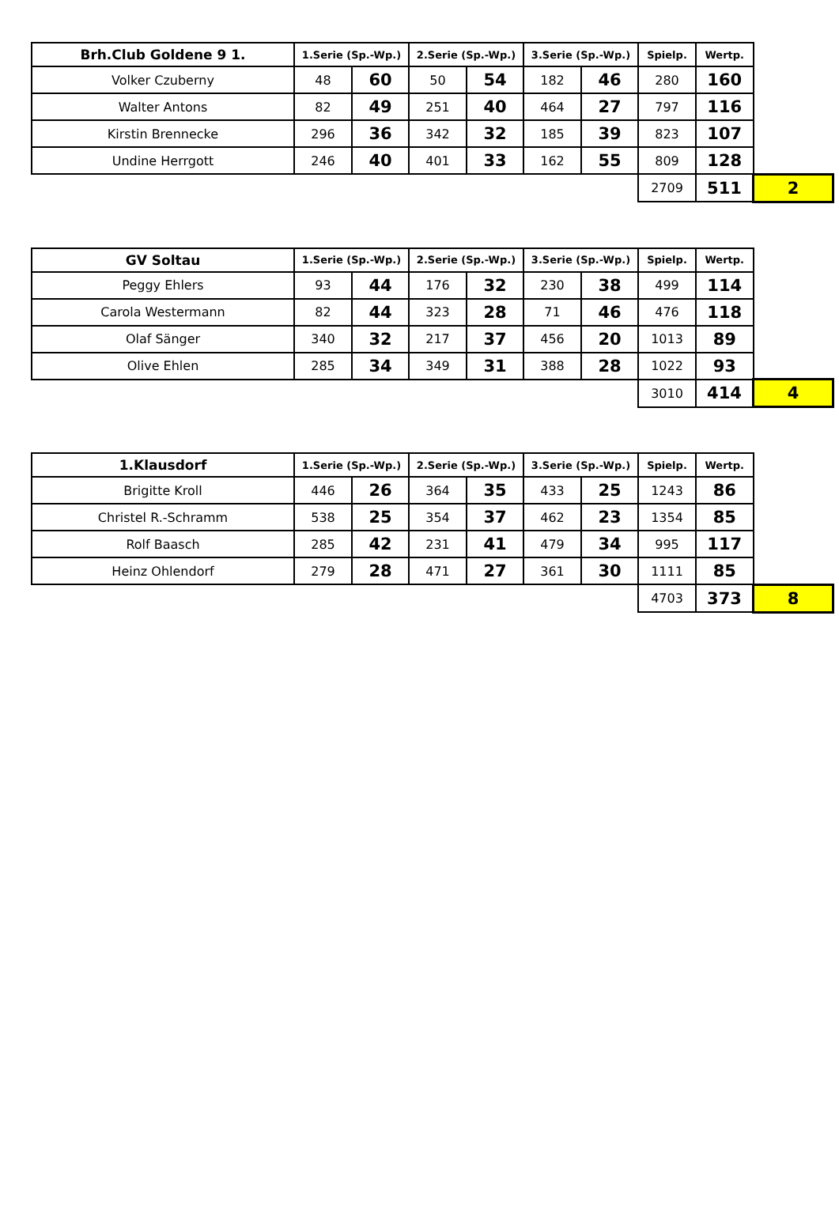| Brh.Club Goldene 9 1. | 1.Serie (Sp.-Wp.) | | 2.Serie (Sp.-Wp.) | | 3.Serie (Sp.-Wp.) | | Spielp. | Wertp. | |
| --- | --- | --- | --- | --- | --- | --- | --- | --- | --- |
| Volker Czuberny | 48 | 60 | 50 | 54 | 182 | 46 | 280 | 160 | |
| Walter Antons | 82 | 49 | 251 | 40 | 464 | 27 | 797 | 116 | |
| Kirstin Brennecke | 296 | 36 | 342 | 32 | 185 | 39 | 823 | 107 | |
| Undine Herrgott | 246 | 40 | 401 | 33 | 162 | 55 | 809 | 128 | |
| | | | | | | | 2709 | 511 | 2 |
| GV Soltau | 1.Serie (Sp.-Wp.) | | 2.Serie (Sp.-Wp.) | | 3.Serie (Sp.-Wp.) | | Spielp. | Wertp. | |
| --- | --- | --- | --- | --- | --- | --- | --- | --- | --- |
| Peggy Ehlers | 93 | 44 | 176 | 32 | 230 | 38 | 499 | 114 | |
| Carola Westermann | 82 | 44 | 323 | 28 | 71 | 46 | 476 | 118 | |
| Olaf Sänger | 340 | 32 | 217 | 37 | 456 | 20 | 1013 | 89 | |
| Olive Ehlen | 285 | 34 | 349 | 31 | 388 | 28 | 1022 | 93 | |
| | | | | | | | 3010 | 414 | 4 |
| 1.Klausdorf | 1.Serie (Sp.-Wp.) | | 2.Serie (Sp.-Wp.) | | 3.Serie (Sp.-Wp.) | | Spielp. | Wertp. | |
| --- | --- | --- | --- | --- | --- | --- | --- | --- | --- |
| Brigitte Kroll | 446 | 26 | 364 | 35 | 433 | 25 | 1243 | 86 | |
| Christel R.-Schramm | 538 | 25 | 354 | 37 | 462 | 23 | 1354 | 85 | |
| Rolf Baasch | 285 | 42 | 231 | 41 | 479 | 34 | 995 | 117 | |
| Heinz Ohlendorf | 279 | 28 | 471 | 27 | 361 | 30 | 1111 | 85 | |
| | | | | | | | 4703 | 373 | 8 |